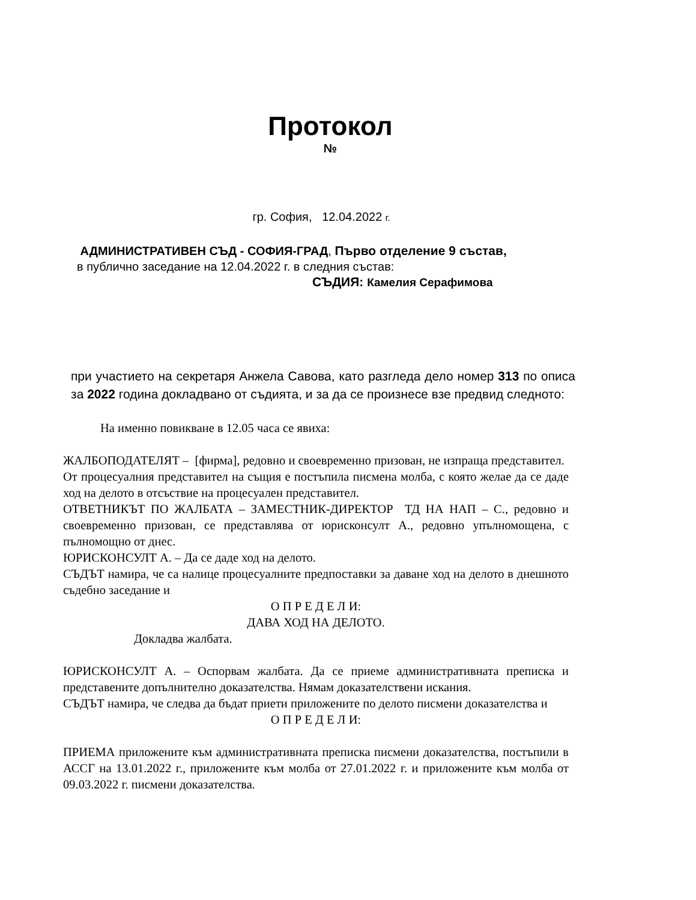Протокол
№
гр. София, 12.04.2022 г.
АДМИНИСТРАТИВЕН СЪД - СОФИЯ-ГРАД, Първо отделение 9 състав,
в публично заседание на 12.04.2022 г. в следния състав:
СЪДИЯ: Камелия Серафимова
при участието на секретаря Анжела Савова, като разгледа дело номер 313 по описа за 2022 година докладвано от съдията, и за да се произнесе взе предвид следното:
На именно повикване в 12.05 часа се явиха:
ЖАЛБОПОДАТЕЛЯТ – [фирма], редовно и своевременно призован, не изпраща представител.
От процесуалния представител на същия е постъпила писмена молба, с която желае да се даде ход на делото в отсъствие на процесуален представител.
ОТВЕТНИКЪТ ПО ЖАЛБАТА – ЗАМЕСТНИК-ДИРЕКТОР ТД НА НАП – С., редовно и своевременно призован, се представлява от юрисконсулт А., редовно упълномощена, с пълномощно от днес.
ЮРИСКОНСУЛТ А. – Да се даде ход на делото.
СЪДЪТ намира, че са налице процесуалните предпоставки за даване ход на делото в днешното съдебно заседание и
О П Р Е Д Е Л И:
ДАВА ХОД НА ДЕЛОТО.
Докладва жалбата.
ЮРИСКОНСУЛТ А. – Оспорвам жалбата. Да се приеме административната преписка и представените допълнително доказателства. Нямам доказателствени искания.
СЪДЪТ намира, че следва да бъдат приети приложените по делото писмени доказателства и
О П Р Е Д Е Л И:
ПРИЕМА приложените към административната преписка писмени доказателства, постъпили в АССГ на 13.01.2022 г., приложените към молба от 27.01.2022 г. и приложените към молба от 09.03.2022 г. писмени доказателства.